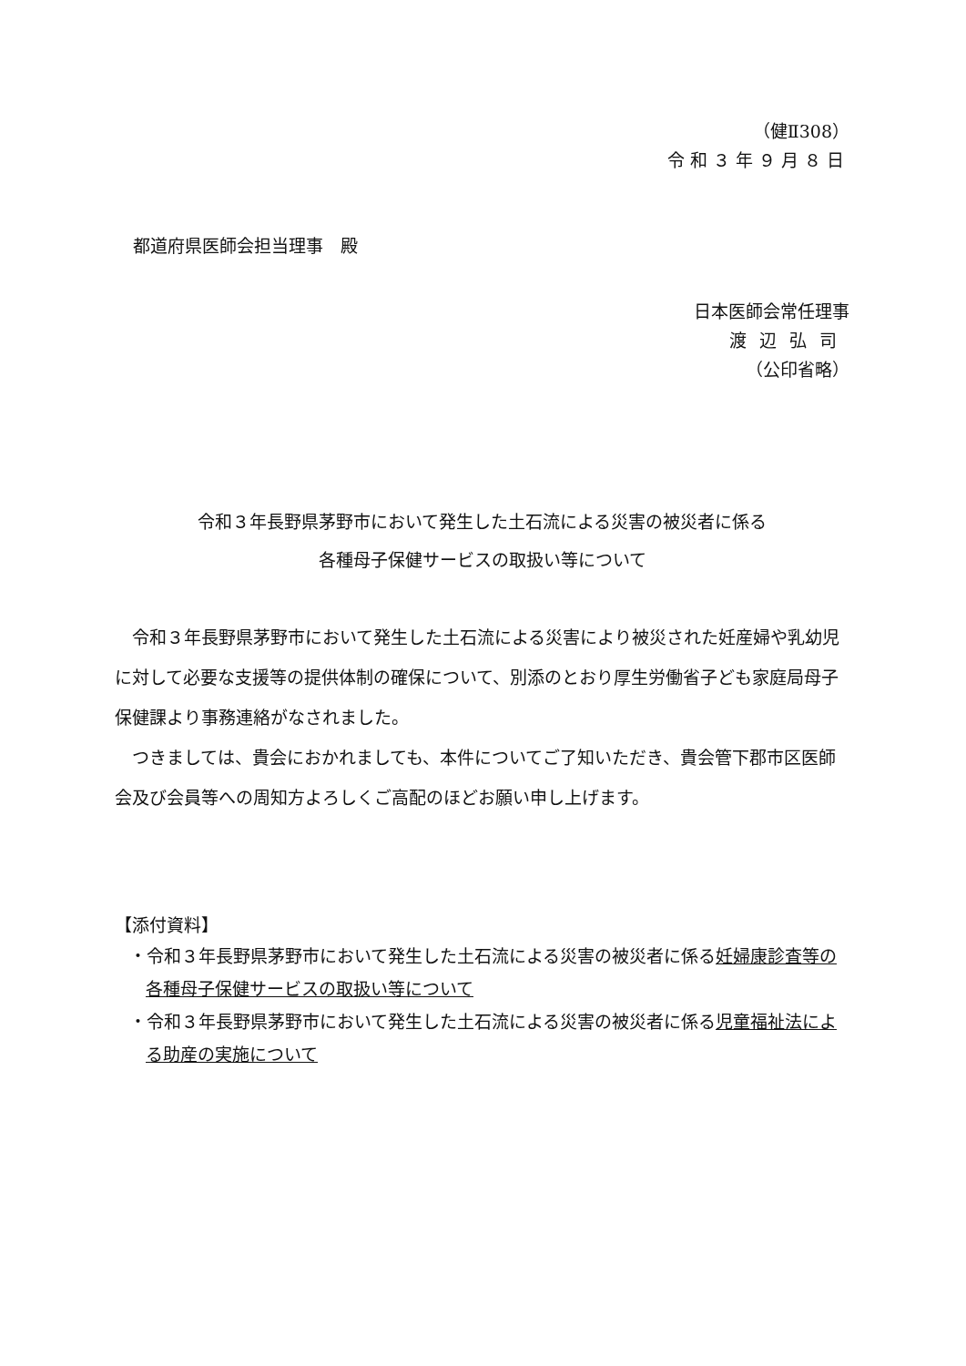（健Ⅱ308）
令和３年９月８日
都道府県医師会担当理事　殿
日本医師会常任理事
渡辺弘司
（公印省略）
令和３年長野県茅野市において発生した土石流による災害の被災者に係る
各種母子保健サービスの取扱い等について
　令和３年長野県茅野市において発生した土石流による災害により被災された妊産婦や乳幼児に対して必要な支援等の提供体制の確保について、別添のとおり厚生労働省子ども家庭局母子保健課より事務連絡がなされました。
　つきましては、貴会におかれましても、本件についてご了知いただき、貴会管下郡市区医師会及び会員等への周知方よろしくご高配のほどお願い申し上げます。
【添付資料】
・令和３年長野県茅野市において発生した土石流による災害の被災者に係る妊婦康診査等の各種母子保健サービスの取扱い等について
・令和３年長野県茅野市において発生した土石流による災害の被災者に係る児童福祉法による助産の実施について